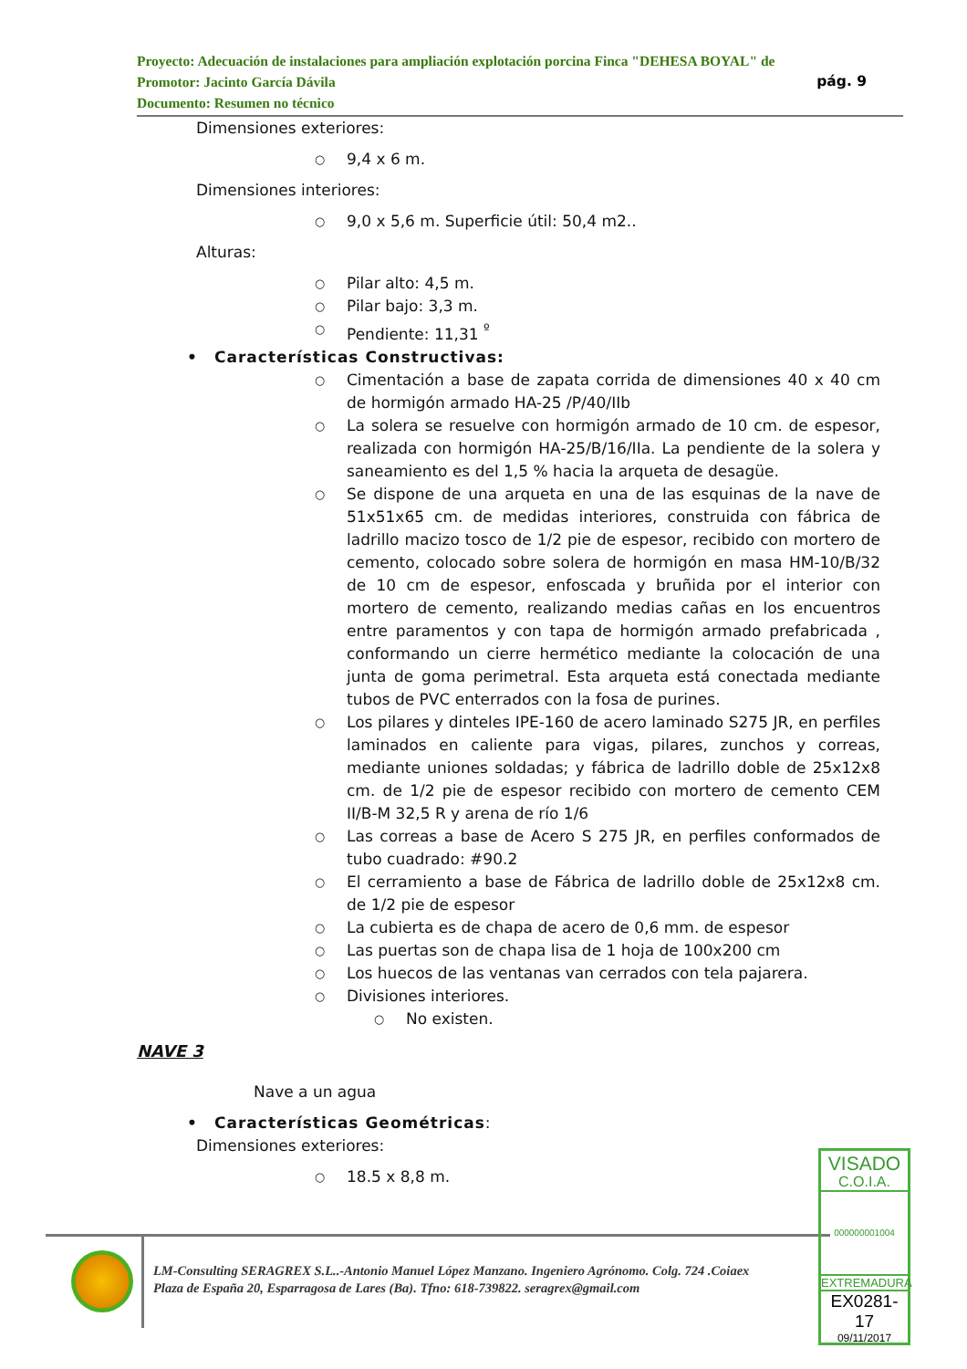Proyecto: Adecuación de instalaciones para ampliación explotación porcina Finca "DEHESA BOYAL" de
pág. 9 Promotor: Jacinto García Dávila
Documento: Resumen no técnico
Dimensiones exteriores:
○ 9,4 x 6 m.
Dimensiones interiores:
○ 9,0 x 5,6 m. Superficie útil: 50,4 m2..
Alturas:
○ Pilar alto: 4,5 m.
○ Pilar bajo: 3,3 m.
○ Pendiente: 11,31 <sup>º</sup>
• Características Constructivas:
○ Cimentación a base de zapata corrida de dimensiones 40 x 40 cm de hormigón armado HA-25 /P/40/IIb
○ La solera se resuelve con hormigón armado de 10 cm. de espesor, realizada con hormigón HA-25/B/16/IIa. La pendiente de la solera y saneamiento es del 1,5 % hacia la arqueta de desagüe.
○ Se dispone de una arqueta en una de las esquinas de la nave de 51x51x65 cm. de medidas interiores, construida con fábrica de ladrillo macizo tosco de 1/2 pie de espesor, recibido con mortero de cemento, colocado sobre solera de hormigón en masa HM-10/B/32 de 10 cm de espesor, enfoscada y bruñida por el interior con mortero de cemento, realizando medias cañas en los encuentros entre paramentos y con tapa de hormigón armado prefabricada , conformando un cierre hermético mediante la colocación de una junta de goma perimetral. Esta arqueta está conectada mediante tubos de PVC enterrados con la fosa de purines.
○ Los pilares y dinteles IPE-160 de acero laminado S275 JR, en perfiles laminados en caliente para vigas, pilares, zunchos y correas, mediante uniones soldadas; y fábrica de ladrillo doble de 25x12x8 cm. de 1/2 pie de espesor recibido con mortero de cemento CEM II/B-M 32,5 R y arena de río 1/6
○ Las correas a base de Acero S 275 JR, en perfiles conformados de tubo cuadrado: #90.2
○ El cerramiento a base de Fábrica de ladrillo doble de 25x12x8 cm. de 1/2 pie de espesor
○ La cubierta es de chapa de acero de 0,6 mm. de espesor
○ Las puertas son de chapa lisa de 1 hoja de 100x200 cm
○ Los huecos de las ventanas van cerrados con tela pajarera.
○ Divisiones interiores.
○ No existen.
NAVE 3
Nave a un agua
• Características Geométricas:
Dimensiones exteriores:
○ 18.5 x 8,8 m.
LM-Consulting SERAGREX S.L..-Antonio Manuel López Manzano. Ingeniero Agrónomo. Colg. 724 .Coiaex
Plaza de España 20, Esparragosa de Lares (Ba). Tfno: 618-739822. seragrex@gmail.com
VISADO
C.O.I.A.
000000001004
EXTREMADURA
EX0281-17
09/11/2017